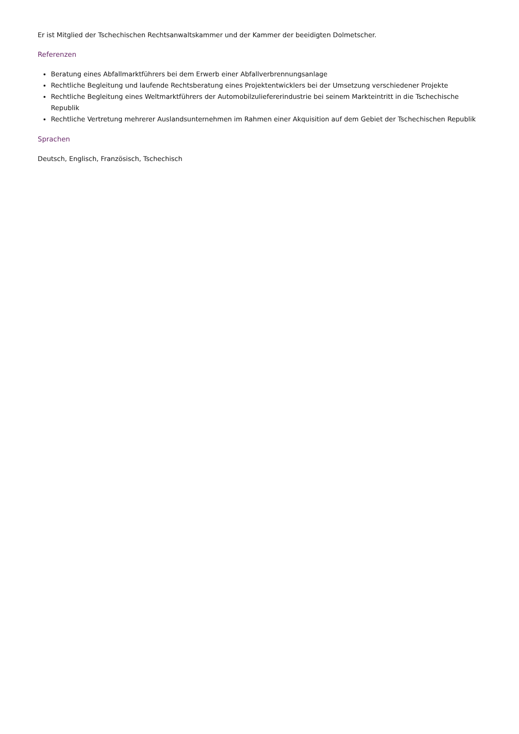Er ist Mitglied der Tschechischen Rechtsanwaltskammer und der Kammer der beeidigten Dolmetscher.
Referenzen
Beratung eines Abfallmarktführers bei dem Erwerb einer Abfallverbrennungsanlage
Rechtliche Begleitung und laufende Rechtsberatung eines Projektentwicklers bei der Umsetzung verschiedener Projekte
Rechtliche Begleitung eines Weltmarktführers der Automobilzuliefererindustrie bei seinem Markteintritt in die Tschechische Republik
Rechtliche Vertretung mehrerer Auslandsunternehmen im Rahmen einer Akquisition auf dem Gebiet der Tschechischen Republik
Sprachen
Deutsch, Englisch, Französisch, Tschechisch